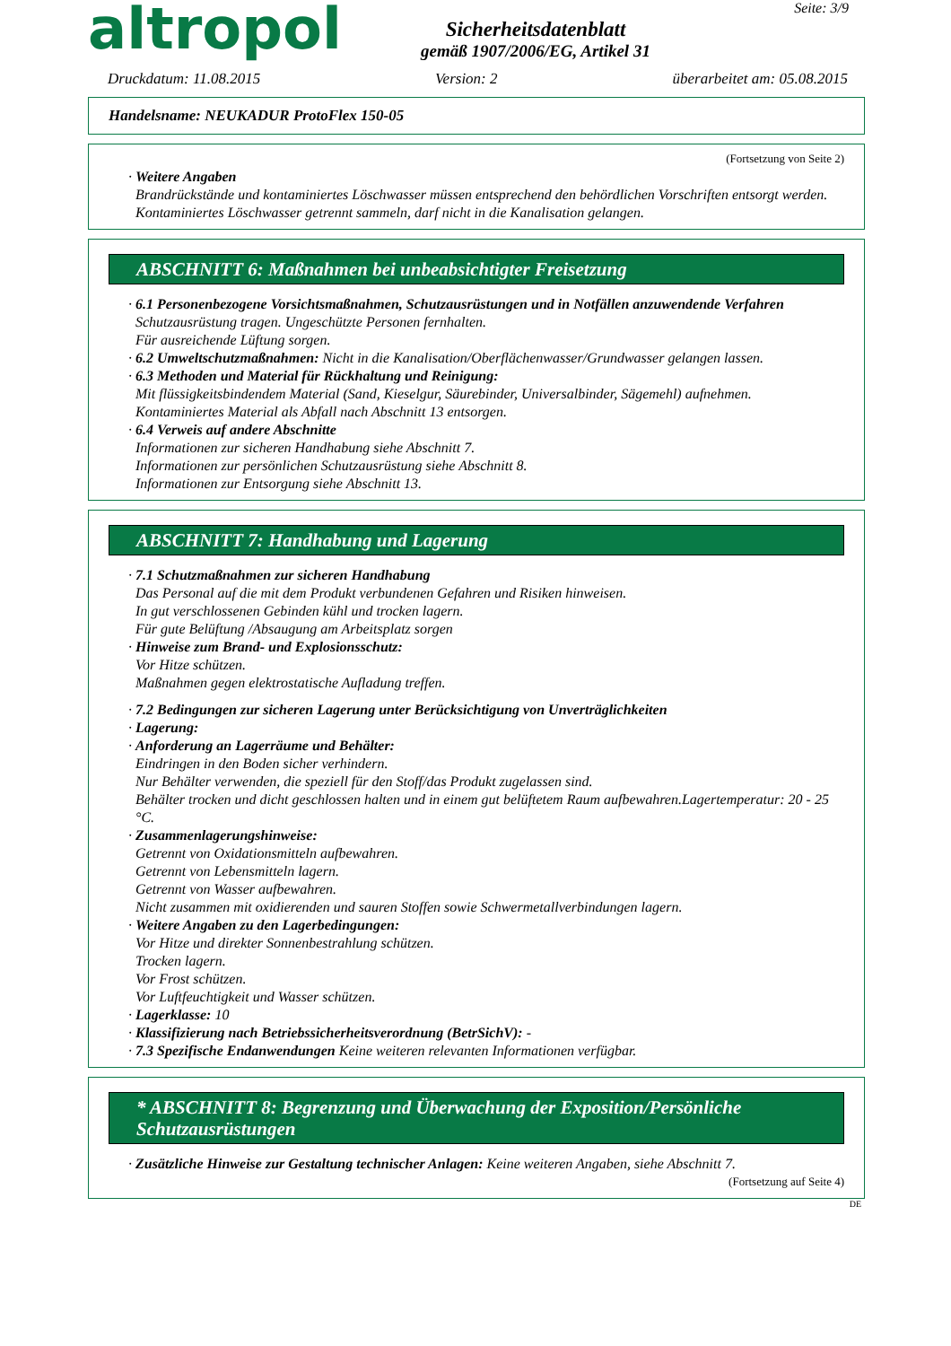altropol
Sicherheitsdatenblatt
gemäß 1907/2006/EG, Artikel 31
Seite: 3/9
Druckdatum: 11.08.2015 Version: 2 überarbeitet am: 05.08.2015
Handelsname: NEUKADUR ProtoFlex 150-05
(Fortsetzung von Seite 2)
· Weitere Angaben
Brandrückstände und kontaminiertes Löschwasser müssen entsprechend den behördlichen Vorschriften entsorgt werden.
Kontaminiertes Löschwasser getrennt sammeln, darf nicht in die Kanalisation gelangen.
ABSCHNITT 6: Maßnahmen bei unbeabsichtigter Freisetzung
· 6.1 Personenbezogene Vorsichtsmaßnahmen, Schutzausrüstungen und in Notfällen anzuwendende Verfahren
Schutzausrüstung tragen. Ungeschützte Personen fernhalten.
Für ausreichende Lüftung sorgen.
· 6.2 Umweltschutzmaßnahmen: Nicht in die Kanalisation/Oberflächenwasser/Grundwasser gelangen lassen.
· 6.3 Methoden und Material für Rückhaltung und Reinigung:
Mit flüssigkeitsbindendem Material (Sand, Kieselgur, Säurebinder, Universalbinder, Sägemehl) aufnehmen.
Kontaminiertes Material als Abfall nach Abschnitt 13 entsorgen.
· 6.4 Verweis auf andere Abschnitte
Informationen zur sicheren Handhabung siehe Abschnitt 7.
Informationen zur persönlichen Schutzausrüstung siehe Abschnitt 8.
Informationen zur Entsorgung siehe Abschnitt 13.
ABSCHNITT 7: Handhabung und Lagerung
· 7.1 Schutzmaßnahmen zur sicheren Handhabung
Das Personal auf die mit dem Produkt verbundenen Gefahren und Risiken hinweisen.
In gut verschlossenen Gebinden kühl und trocken lagern.
Für gute Belüftung /Absaugung am Arbeitsplatz sorgen
· Hinweise zum Brand- und Explosionsschutz:
Vor Hitze schützen.
Maßnahmen gegen elektrostatische Aufladung treffen.
· 7.2 Bedingungen zur sicheren Lagerung unter Berücksichtigung von Unverträglichkeiten
· Lagerung:
· Anforderung an Lagerräume und Behälter:
Eindringen in den Boden sicher verhindern.
Nur Behälter verwenden, die speziell für den Stoff/das Produkt zugelassen sind.
Behälter trocken und dicht geschlossen halten und in einem gut belüftetem Raum aufbewahren.Lagertemperatur: 20 - 25 °C.
· Zusammenlagerungshinweise:
Getrennt von Oxidationsmitteln aufbewahren.
Getrennt von Lebensmitteln lagern.
Getrennt von Wasser aufbewahren.
Nicht zusammen mit oxidierenden und sauren Stoffen sowie Schwermetallverbindungen lagern.
· Weitere Angaben zu den Lagerbedingungen:
Vor Hitze und direkter Sonnenbestrahlung schützen.
Trocken lagern.
Vor Frost schützen.
Vor Luftfeuchtigkeit und Wasser schützen.
· Lagerklasse: 10
· Klassifizierung nach Betriebssicherheitsverordnung (BetrSichV): -
· 7.3 Spezifische Endanwendungen Keine weiteren relevanten Informationen verfügbar.
* ABSCHNITT 8: Begrenzung und Überwachung der Exposition/Persönliche Schutzausrüstungen
· Zusätzliche Hinweise zur Gestaltung technischer Anlagen: Keine weiteren Angaben, siehe Abschnitt 7.
(Fortsetzung auf Seite 4)
DE